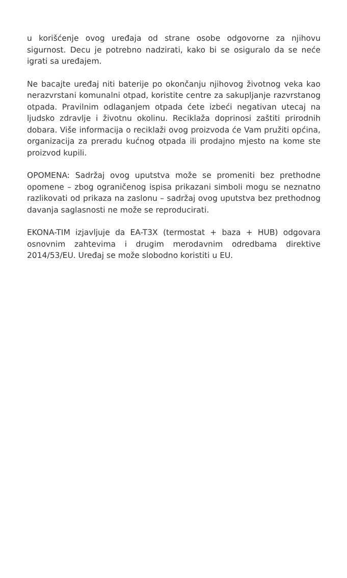u korišćenje ovog uređaja od strane osobe odgovorne za njihovu sigurnost. Decu je potrebno nadzirati, kako bi se osiguralo da se neće igrati sa uređajem.
Ne bacajte uređaj niti baterije po okončanju njihovog životnog veka kao nerazvrstani komunalni otpad, koristite centre za sakupljanje razvrstanog otpada. Pravilnim odlaganjem otpada ćete izbeći negativan utecaj na ljudsko zdravlje i životnu okolinu. Reciklaža doprinosi zaštiti prirodnih dobara. Više informacija o reciklaži ovog proizvoda će Vam pružiti općina, organizacija za preradu kućnog otpada ili prodajno mjesto na kome ste proizvod kupili.
OPOMENA: Sadržaj ovog uputstva može se promeniti bez prethodne opomene – zbog ograničenog ispisa prikazani simboli mogu se neznatno razlikovati od prikaza na zaslonu – sadržaj ovog uputstva bez prethodnog davanja saglasnosti ne može se reproducirati.
EKONA-TIM izjavljuje da EA-T3X (termostat + baza + HUB) odgovara osnovnim zahtevima i drugim merodavnim odredbama direktive 2014/53/EU. Uređaj se može slobodno koristiti u EU.